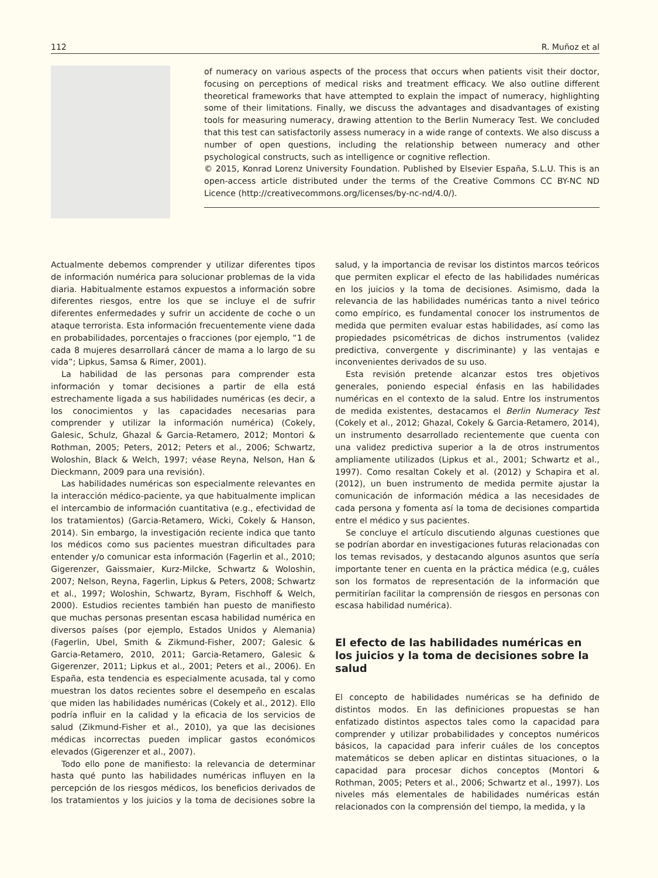112 R. Muñoz et al
of numeracy on various aspects of the process that occurs when patients visit their doctor, focusing on perceptions of medical risks and treatment efficacy. We also outline different theoretical frameworks that have attempted to explain the impact of numeracy, highlighting some of their limitations. Finally, we discuss the advantages and disadvantages of existing tools for measuring numeracy, drawing attention to the Berlin Numeracy Test. We concluded that this test can satisfactorily assess numeracy in a wide range of contexts. We also discuss a number of open questions, including the relationship between numeracy and other psychological constructs, such as intelligence or cognitive reflection.
© 2015, Konrad Lorenz University Foundation. Published by Elsevier España, S.L.U. This is an open-access article distributed under the terms of the Creative Commons CC BY-NC ND Licence (http://creativecommons.org/licenses/by-nc-nd/4.0/).
Actualmente debemos comprender y utilizar diferentes tipos de información numérica para solucionar problemas de la vida diaria. Habitualmente estamos expuestos a información sobre diferentes riesgos, entre los que se incluye el de sufrir diferentes enfermedades y sufrir un accidente de coche o un ataque terrorista. Esta información frecuentemente viene dada en probabilidades, porcentajes o fracciones (por ejemplo, “1 de cada 8 mujeres desarrollará cáncer de mama a lo largo de su vida”; Lipkus, Samsa & Rimer, 2001).
La habilidad de las personas para comprender esta información y tomar decisiones a partir de ella está estrechamente ligada a sus habilidades numéricas (es decir, a los conocimientos y las capacidades necesarias para comprender y utilizar la información numérica) (Cokely, Galesic, Schulz, Ghazal & Garcia-Retamero, 2012; Montori & Rothman, 2005; Peters, 2012; Peters et al., 2006; Schwartz, Woloshin, Black & Welch, 1997; véase Reyna, Nelson, Han & Dieckmann, 2009 para una revisión).
Las habilidades numéricas son especialmente relevantes en la interacción médico-paciente, ya que habitualmente implican el intercambio de información cuantitativa (e.g., efectividad de los tratamientos) (Garcia-Retamero, Wicki, Cokely & Hanson, 2014). Sin embargo, la investigación reciente indica que tanto los médicos como sus pacientes muestran dificultades para entender y/o comunicar esta información (Fagerlin et al., 2010; Gigerenzer, Gaissmaier, Kurz-Milcke, Schwartz & Woloshin, 2007; Nelson, Reyna, Fagerlin, Lipkus & Peters, 2008; Schwartz et al., 1997; Woloshin, Schwartz, Byram, Fischhoff & Welch, 2000). Estudios recientes también han puesto de manifiesto que muchas personas presentan escasa habilidad numérica en diversos países (por ejemplo, Estados Unidos y Alemania) (Fagerlin, Ubel, Smith & Zikmund-Fisher, 2007; Galesic & Garcia-Retamero, 2010, 2011; Garcia-Retamero, Galesic & Gigerenzer, 2011; Lipkus et al., 2001; Peters et al., 2006). En España, esta tendencia es especialmente acusada, tal y como muestran los datos recientes sobre el desempeño en escalas que miden las habilidades numéricas (Cokely et al., 2012). Ello podría influir en la calidad y la eficacia de los servicios de salud (Zikmund-Fisher et al., 2010), ya que las decisiones médicas incorrectas pueden implicar gastos económicos elevados (Gigerenzer et al., 2007).
Todo ello pone de manifiesto: la relevancia de determinar hasta qué punto las habilidades numéricas influyen en la percepción de los riesgos médicos, los beneficios derivados de los tratamientos y los juicios y la toma de decisiones sobre la salud, y la importancia de revisar los distintos marcos teóricos que permiten explicar el efecto de las habilidades numéricas en los juicios y la toma de decisiones. Asimismo, dada la relevancia de las habilidades numéricas tanto a nivel teórico como empírico, es fundamental conocer los instrumentos de medida que permiten evaluar estas habilidades, así como las propiedades psicométricas de dichos instrumentos (validez predictiva, convergente y discriminante) y las ventajas e inconvenientes derivados de su uso.
Esta revisión pretende alcanzar estos tres objetivos generales, poniendo especial énfasis en las habilidades numéricas en el contexto de la salud. Entre los instrumentos de medida existentes, destacamos el Berlin Numeracy Test (Cokely et al., 2012; Ghazal, Cokely & Garcia-Retamero, 2014), un instrumento desarrollado recientemente que cuenta con una validez predictiva superior a la de otros instrumentos ampliamente utilizados (Lipkus et al., 2001; Schwartz et al., 1997). Como resaltan Cokely et al. (2012) y Schapira et al. (2012), un buen instrumento de medida permite ajustar la comunicación de información médica a las necesidades de cada persona y fomenta así la toma de decisiones compartida entre el médico y sus pacientes.
Se concluye el artículo discutiendo algunas cuestiones que se podrían abordar en investigaciones futuras relacionadas con los temas revisados, y destacando algunos asuntos que sería importante tener en cuenta en la práctica médica (e.g, cuáles son los formatos de representación de la información que permitirían facilitar la comprensión de riesgos en personas con escasa habilidad numérica).
El efecto de las habilidades numéricas en los juicios y la toma de decisiones sobre la salud
El concepto de habilidades numéricas se ha definido de distintos modos. En las definiciones propuestas se han enfatizado distintos aspectos tales como la capacidad para comprender y utilizar probabilidades y conceptos numéricos básicos, la capacidad para inferir cuáles de los conceptos matemáticos se deben aplicar en distintas situaciones, o la capacidad para procesar dichos conceptos (Montori & Rothman, 2005; Peters et al., 2006; Schwartz et al., 1997). Los niveles más elementales de habilidades numéricas están relacionados con la comprensión del tiempo, la medida, y la